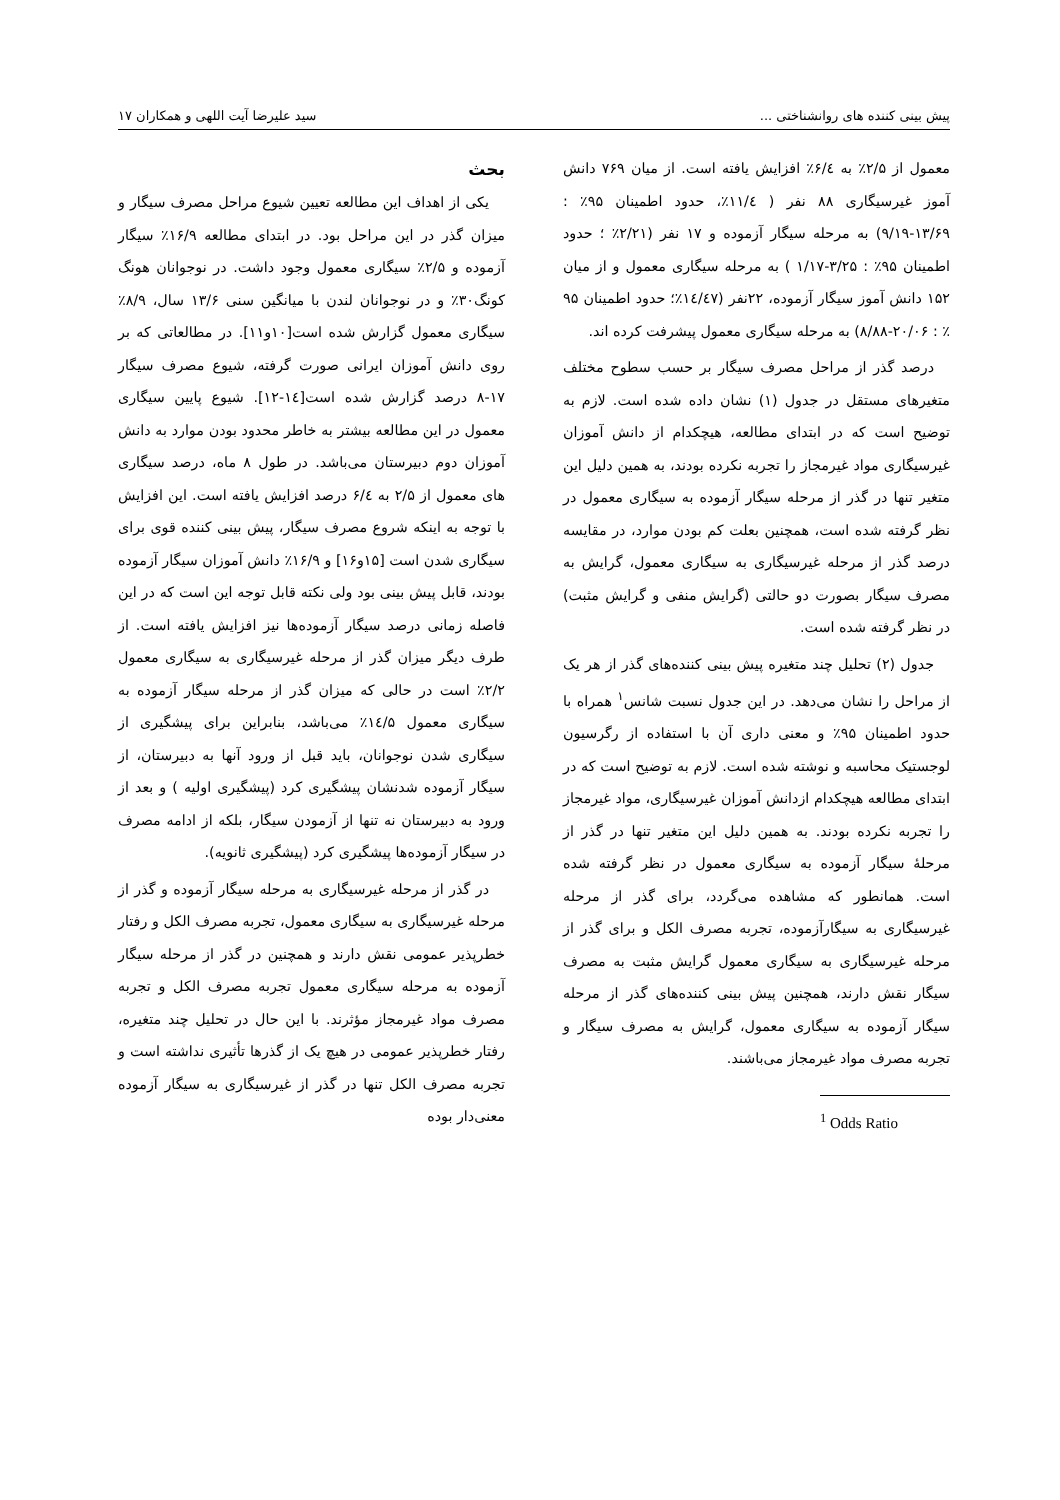پیش بینی کننده های روانشناختی ... سید علیرضا آیت اللهی و همکاران ۱۷
معمول از ۲/۵٪ به ۶/٤٪ افزایش یافته است. از میان ۷۶۹ دانش آموز غیرسیگاری ۸۸ نفر ( ۱۱/٤٪، حدود اطمینان ۹۵٪ : ۱۳/۶۹-۹/۱۹) به مرحله سیگار آزموده و ۱۷ نفر (۲/۲۱٪ ؛ حدود اطمینان ۹۵٪ : ۳/۲۵-۱/۱۷ ) به مرحله سیگاری معمول و از میان ۱۵۲ دانش آموز سیگار آزموده، ۲۲نفر (۱٤/٤۷٪؛ حدود اطمینان ۹۵ ٪ : ۲۰/۰۶-۸/۸۸) به مرحله سیگاری معمول پیشرفت کرده اند.
درصد گذر از مراحل مصرف سیگار بر حسب سطوح مختلف متغیرهای مستقل در جدول (۱) نشان داده شده است. لازم به توضیح است که در ابتدای مطالعه، هیچکدام از دانش آموزان غیرسیگاری مواد غیرمجاز را تجربه نکرده بودند، به همین دلیل این متغیر تنها در گذر از مرحله سیگار آزموده به سیگاری معمول در نظر گرفته شده است، همچنین بعلت کم بودن موارد، در مقایسه درصد گذر از مرحله غیرسیگاری به سیگاری معمول، گرایش به مصرف سیگار بصورت دو حالتی (گرایش منفی و گرایش مثبت) در نظر گرفته شده است.
جدول (۲) تحلیل چند متغیره پیش بینی کننده‌های گذر از هر یک از مراحل را نشان می‌دهد. در این جدول نسبت شانس<sup>۱</sup> همراه با حدود اطمینان ۹۵٪ و معنی داری آن با استفاده از رگرسیون لوجستیک محاسبه و نوشته شده است. لازم به توضیح است که در ابتدای مطالعه هیچکدام ازدانش آموزان غیرسیگاری، مواد غیرمجاز را تجربه نکرده بودند. به همین دلیل این متغیر تنها در گذر از مرحلهٔ سیگار آزموده به سیگاری معمول در نظر گرفته شده است. همانطور که مشاهده می‌گردد، برای گذر از مرحله غیرسیگاری به سیگارآزموده، تجربه مصرف الکل و برای گذر از مرحله غیرسیگاری به سیگاری معمول گرایش مثبت به مصرف سیگار نقش دارند، همچنین پیش بینی کننده‌های گذر از مرحله سیگار آزموده به سیگاری معمول، گرایش به مصرف سیگار و تجربه مصرف مواد غیرمجاز می‌باشند.
<sup>1</sup> Odds Ratio
بحث
یکی از اهداف این مطالعه تعیین شیوع مراحل مصرف سیگار و میزان گذر در این مراحل بود. در ابتدای مطالعه ۱۶/۹٪ سیگار آزموده و ۲/۵٪ سیگاری معمول وجود داشت. در نوجوانان هونگ کونگ۳۰٪ و در نوجوانان لندن با میانگین سنی ۱۳/۶ سال، ۸/۹٪ سیگاری معمول گزارش شده است[۱۰و۱۱]. در مطالعاتی که بر روی دانش آموزان ایرانی صورت گرفته، شیوع مصرف سیگار ۱۷-۸ درصد گزارش شده است[۱٤-۱۲]. شیوع پایین سیگاری معمول در این مطالعه بیشتر به خاطر محدود بودن موارد به دانش آموزان دوم دبیرستان می‌باشد. در طول ۸ ماه، درصد سیگاری های معمول از ۲/۵ به ۶/٤ درصد افزایش یافته است. این افزایش با توجه به اینکه شروع مصرف سیگار، پیش بینی کننده قوی برای سیگاری شدن است [۱۵و۱۶] و ۱۶/۹٪ دانش آموزان سیگار آزموده بودند، قابل پیش بینی بود ولی نکته قابل توجه این است که در این فاصله زمانی درصد سیگار آزموده‌ها نیز افزایش یافته است. از طرف دیگر میزان گذر از مرحله غیرسیگاری به سیگاری معمول ۲/۲٪ است در حالی که میزان گذر از مرحله سیگار آزموده به سیگاری معمول ۱٤/۵٪ می‌باشد، بنابراین برای پیشگیری از سیگاری شدن نوجوانان، باید قبل از ورود آنها به دبیرستان، از سیگار آزموده شدنشان پیشگیری کرد (پیشگیری اولیه ) و بعد از ورود به دبیرستان نه تنها از آزمودن سیگار، بلکه از ادامه مصرف در سیگار آزموده‌ها پیشگیری کرد (پیشگیری ثانویه).
در گذر از مرحله غیرسیگاری به مرحله سیگار آزموده و گذر از مرحله غیرسیگاری به سیگاری معمول، تجربه مصرف الکل و رفتار خطرپذیر عمومی نقش دارند و همچنین در گذر از مرحله سیگار آزموده به مرحله سیگاری معمول تجربه مصرف الکل و تجربه مصرف مواد غیرمجاز مؤثرند. با این حال در تحلیل چند متغیره، رفتار خطرپذیر عمومی در هیچ یک از گذرها تأثیری نداشته است و تجربه مصرف الکل تنها در گذر از غیرسیگاری به سیگار آزموده معنی‌دار بوده